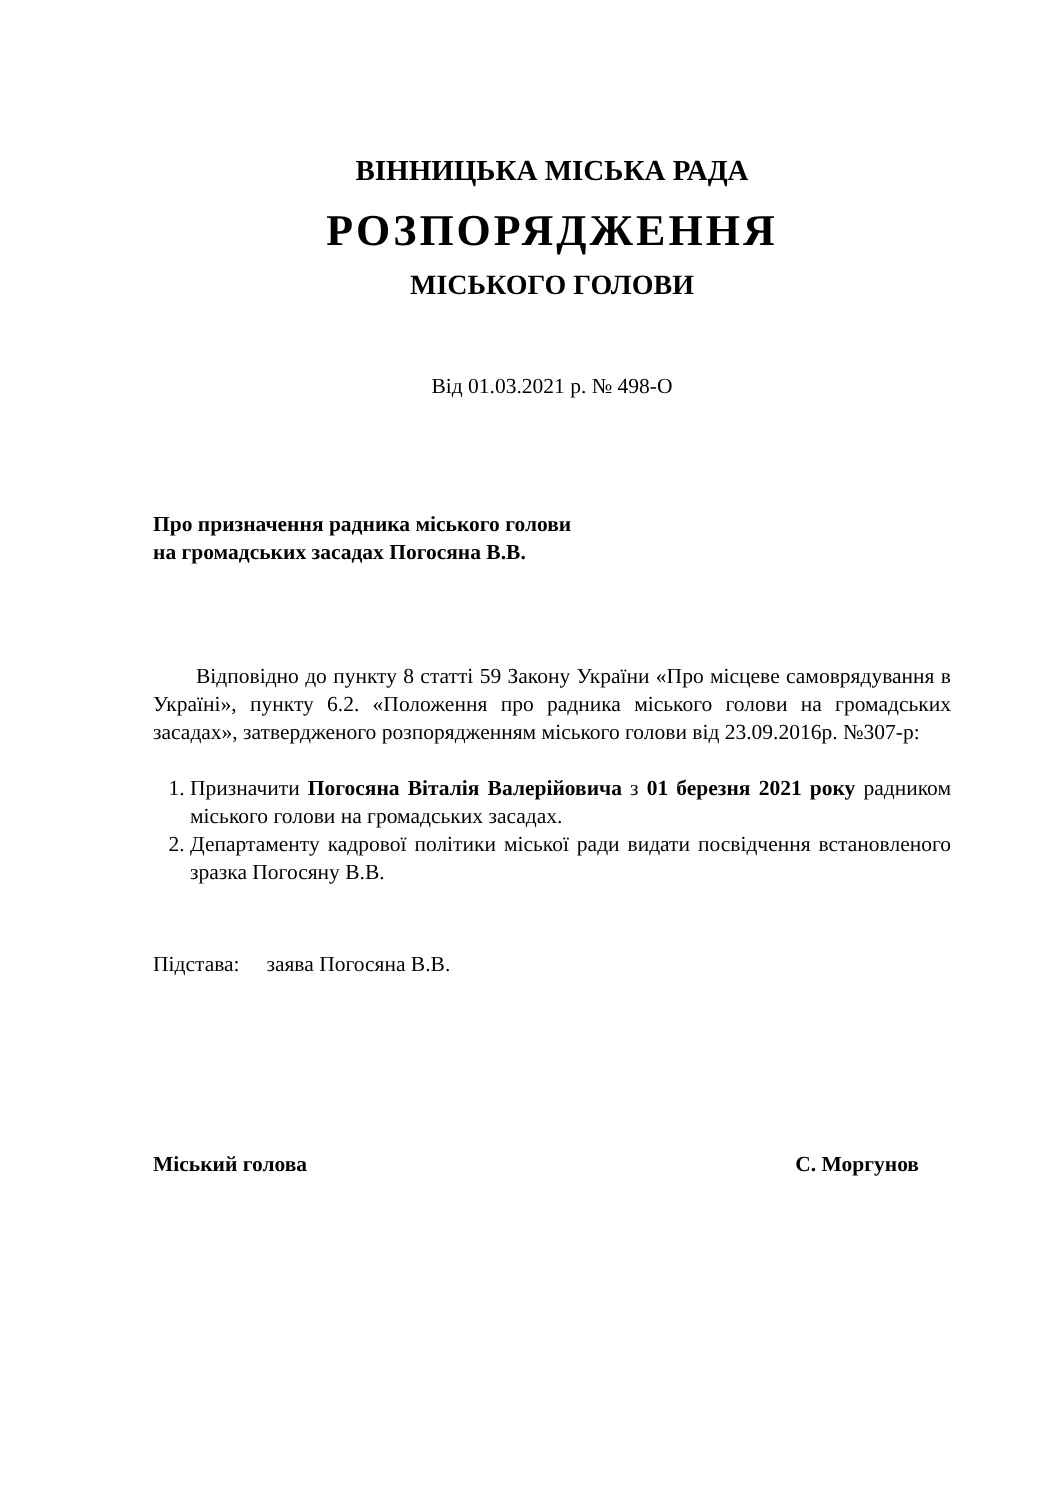ВІННИЦЬКА МІСЬКА РАДА
РОЗПОРЯДЖЕННЯ
МІСЬКОГО ГОЛОВИ
Від 01.03.2021 р. № 498-О
Про призначення радника міського голови
на громадських засадах Погосяна В.В.
Відповідно до пункту 8 статті 59 Закону України «Про місцеве самоврядування в Україні», пункту 6.2. «Положення про радника міського голови на громадських засадах», затвердженого розпорядженням міського голови від 23.09.2016р. №307-р:
1. Призначити Погосяна Віталія Валерійовича з 01 березня 2021 року радником міського голови на громадських засадах.
2. Департаменту кадрової політики міської ради видати посвідчення встановленого зразка Погосяну В.В.
Підстава: заява Погосяна В.В.
Міський голова С. Моргунов